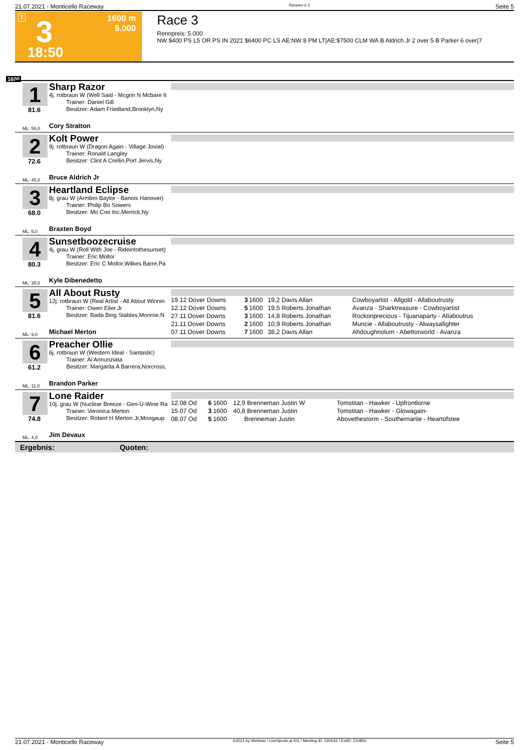21.07.2021 - Monticello Raceway Rennen # 3 Seite 5
T 3 1600 m
5.000
18:50
Race 3
Rennpreis: 5.000
NW $400 PS L5 OR PS IN 2021 $6400 PC LS AE:NW 8 PM LT|AE:$7500 CLM WA B Aldrich Jr 2 over 5 B Parker 6 over|7
1600
1
81.6
ML: 55,0
Sharp Razor
4j. rotbraun W (Well Said - Mcgrin N Mcbare It
   Trainer: Daniel Gill
   Besitzer: Adam Friedland,Brooklyn,Ny
Cory Stratton
2
72.6
ML: 45,0
Kolt Power
9j. rotbraun W (Dragon Again - Village Jovial)
   Trainer: Ronald Langley
   Besitzer: Clint A Crellin,Port Jervis,Ny
Bruce Aldrich Jr
3
68.0
ML: 5,0
Heartland Eclipse
8j. grau W (Armbro Baylor - Banois Hanover)
   Trainer: Philip Bo Sowers
   Besitzer: Mo Coo Inc,Merrick,Ny
Braxten Boyd
4
80.3
ML: 35,0
Sunsetboozecruise
4j. grau W (Roll With Joe - Rideintothesunset)
   Trainer: Eric Mollor
   Besitzer: Eric C Mollor,Wilkes Barre,Pa
Kyle Dibenedetto
5
81.6
ML: 9,0
All About Rusty
12j. rotbraun W (Real Artist - All About Winnin
   Trainer: Owen Eiler Jr
   Besitzer: Bada Bing Stables,Monroe,N
Michael Merton
| 19.12 Dover Downs | 3 | 1600 | 19,2 Davis Allan | Cowboyartist - Allgold - Allaboutrusty |
| 12.12 Dover Downs | 5 | 1600 | 19,5 Roberts Jonathan | Avanza - Sharktreasure - Cowboyartist |
| 27.11 Dover Downs | 3 | 1600 | 14,8 Roberts Jonathan | Rockonprecious - Tijuanaparty - Allaboutrus |
| 21.11 Dover Downs | 2 | 1600 | 10,9 Roberts Jonathan | Muncie - Allaboutrusty - Alwaysafighter |
| 07.11 Dover Downs | 7 | 1600 | 38,2 Davis Allan | Ahdoughnolum - Abettorworld - Avanza |
6
61.2
ML: 11,0
Preacher Ollie
6j. rotbraun W (Western Ideal - Santastic)
   Trainer: Al Annunziata
   Besitzer: Margarita A Barrera,Norcross,
Brandon Parker
7
74.8
ML: 4,0
Lone Raider
10j. grau W (Nuclear Breeze - Gen-U-Wine Ra
   Trainer: Veronica Merton
   Besitzer: Robert H Merton Jr,Mongaup
Jim Devaux
| 12.08 Od | 6 | 1600 | 12,9 Brenneman Justin W | Tomstitan - Hawker - Upfrontlorne |
| 15.07 Od | 3 | 1600 | 40,8 Brenneman Justin | Tomstitan - Hawker - Glowagain- |
| 08.07 Od | 5 | 1600 | Brenneman Justin | Abovethestorm - Southernartie - Heartofstee |
Ergebnis: Quoten:
21.07.2021 - Monticello Raceway ©2021 by Wettstar / LiveSports.at KG / Meeting ID: 240542 / ExtID: 210800 Seite 5